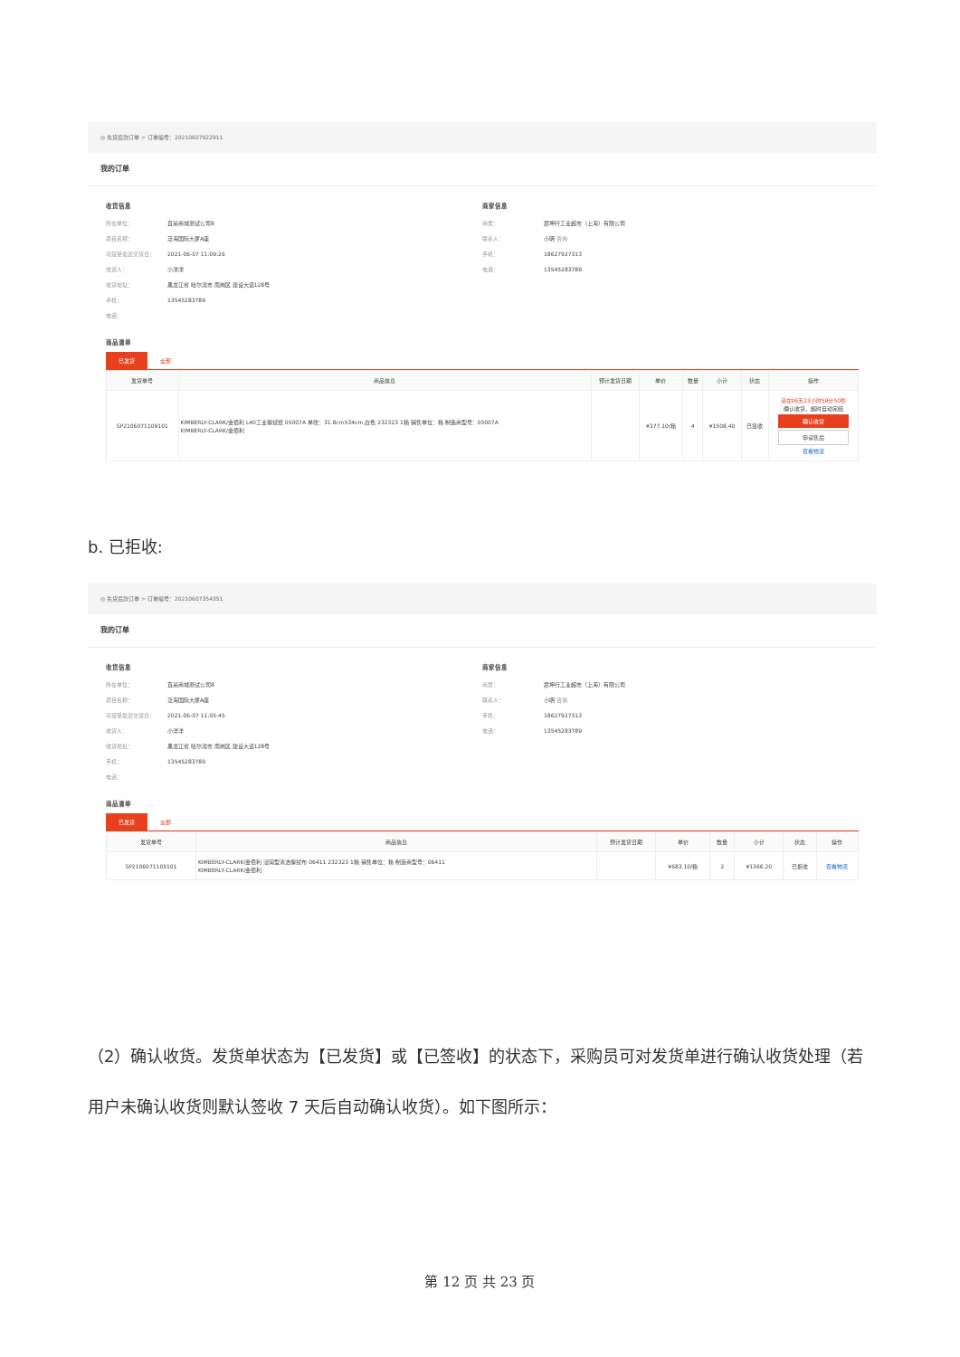◎ 先货后款订单 > 订单编号：20210607922911
我的订单
收货信息
所在单位： 直采商城测试公司8
项目名称： 泛海国际大厦A座
可接受最迟交货日： 2021-06-07 11:09:26
收货人： 小洋洋
收货地址： 黑龙江省 哈尔滨市 南岗区 建设大道128号
手机： 13545283789
电话：
商家信息
商家： 震坤行工业超市（上海）有限公司
联系人： 小明 咨询
手机： 18627927313
电话： 13545283789
商品清单
已发货 全部
| 发货单号 | 商品信息 | 预计发货日期 | 单价 | 数量 | 小计 | 状态 | 操作 |
| --- | --- | --- | --- | --- | --- | --- | --- |
| SP2106071109101 | KIMBERLY-CLARK/金佰利 L40工业擦拭纸 05007A 单张：31.8cmX34cm,白色 232323 1箱 销售单位：箱 制造商型号：05007A KIMBERLY-CLARK/金佰利 | | ¥377.10/箱 | 4 | ¥1508.40 | 已签收 | 请在06天23小时59分50秒 确认收货，超时自动完结 确认收货 申请售后 查看物流 |
b. 已拒收:
◎ 先货后款订单 > 订单编号：20210607354351
我的订单
收货信息
所在单位： 直采商城测试公司8
项目名称： 泛海国际大厦A座
可接受最迟交货日： 2021-06-07 11:05:45
收货人： 小洋洋
收货地址： 黑龙江省 哈尔滨市 南岗区 建设大道128号
手机： 13545283789
电话：
商家信息
商家： 震坤行工业超市（上海）有限公司
联系人： 小明 咨询
手机： 18627927313
电话： 13545283789
商品清单
已发货 全部
| 发货单号 | 商品信息 | 预计发货日期 | 单价 | 数量 | 小计 | 状态 | 操作 |
| --- | --- | --- | --- | --- | --- | --- | --- |
| SP2106071105101 | KIMBERLY-CLARK/金佰利 浸润型清洁擦拭布 06411 232323 1箱 销售单位：箱 制造商型号：06411 KIMBERLY-CLARK/金佰利 | | ¥683.10/箱 | 2 | ¥1366.20 | 已拒收 | 查看物流 |
（2）确认收货。发货单状态为【已发货】或【已签收】的状态下，采购员可对发货单进行确认收货处理（若用户未确认收货则默认签收 7 天后自动确认收货）。如下图所示：
第 12 页 共 23 页